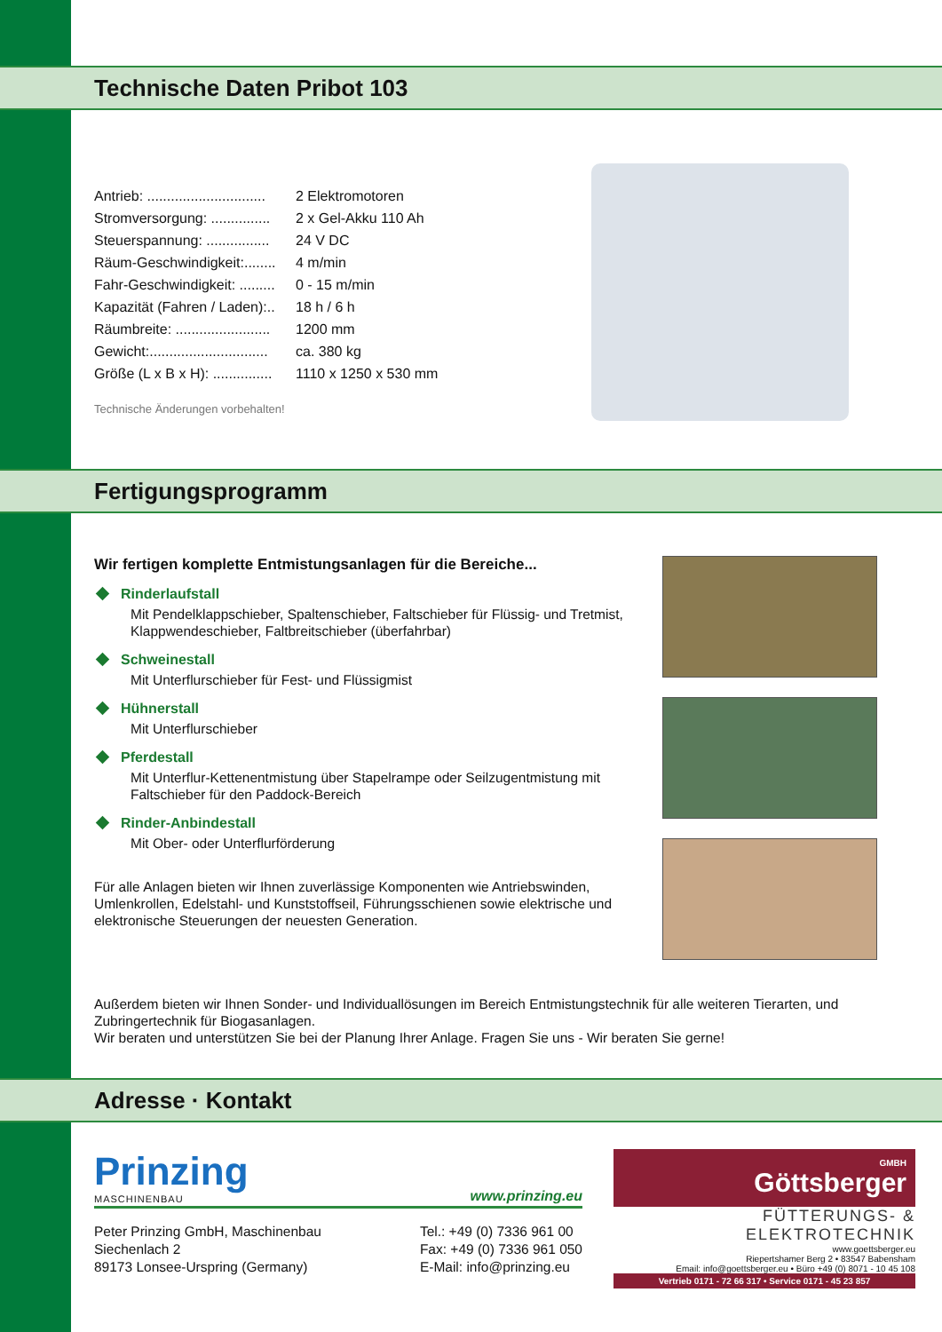Technische Daten Pribot 103
Antrieb: .............................. 2 Elektromotoren
Stromversorgung: ............... 2 x Gel-Akku 110 Ah
Steuerspannung: ................ 24 V DC
Räum-Geschwindigkeit:........ 4 m/min
Fahr-Geschwindigkeit: ......... 0 - 15 m/min
Kapazität (Fahren / Laden):.. 18 h / 6 h
Räumbreite: ........................ 1200 mm
Gewicht:.............................. ca. 380 kg
Größe (L x B x H): ............... 1110 x 1250 x 530 mm
Technische Änderungen vorbehalten!
Fertigungsprogramm
Wir fertigen komplette Entmistungsanlagen für die Bereiche...
Rinderlaufstall
Mit Pendelklappschieber, Spaltenschieber, Faltschieber für Flüssig- und Tretmist, Klappwendeschieber, Faltbreitschieber (überfahrbar)
Schweinestall
Mit Unterflurschieber für Fest- und Flüssigmist
Hühnerstall
Mit Unterflurschieber
Pferdestall
Mit Unterflur-Kettenentmistung über Stapelrampe oder Seilzugentmistung mit Faltschieber für den Paddock-Bereich
Rinder-Anbindestall
Mit Ober- oder Unterflurförderung
Für alle Anlagen bieten wir Ihnen zuverlässige Komponenten wie Antriebswinden, Umlenkrollen, Edelstahl- und Kunststoffseil, Führungsschienen sowie elektrische und elektronische Steuerungen der neuesten Generation.
Außerdem bieten wir Ihnen Sonder- und Individuallösungen im Bereich Entmistungstechnik für alle weiteren Tierarten, und Zubringertechnik für Biogasanlagen.
Wir beraten und unterstützen Sie bei der Planung Ihrer Anlage. Fragen Sie uns - Wir beraten Sie gerne!
Adresse · Kontakt
Prinzing
MASCHINENBAU
www.prinzing.eu
Peter Prinzing GmbH, Maschinenbau
Siechenlach 2
89173 Lonsee-Urspring (Germany)
Tel.: +49 (0) 7336 961 00
Fax: +49 (0) 7336 961 050
E-Mail: info@prinzing.eu
GMBH
Göttsberger
FÜTTERUNGS- & ELEKTROTECHNIK
www.goettsberger.eu
Riepertshamer Berg 2 • 83547 Babensham
Email: info@goettsberger.eu • Büro +49 (0) 8071 - 10 45 108
Vertrieb 0171 - 72 66 317 • Service 0171 - 45 23 857